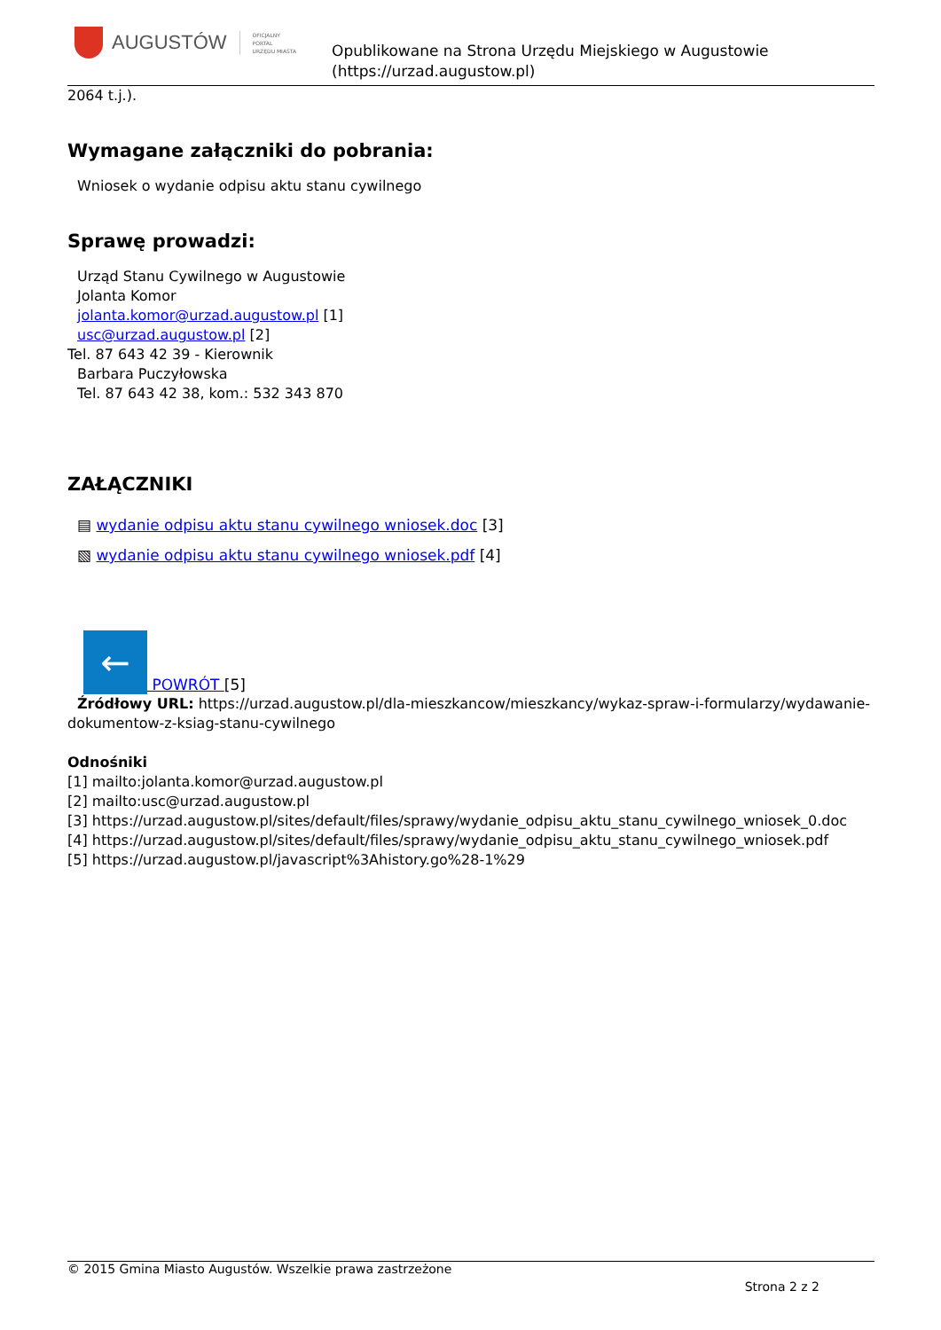AUGUSTÓW
OFICJALNY
PORTAL
URZĘDU MIASTA
Opublikowane na Strona Urzędu Miejskiego w Augustowie
(https://urzad.augustow.pl)
2064 t.j.).
Wymagane załączniki do pobrania:
Wniosek o wydanie odpisu aktu stanu cywilnego
Sprawę prowadzi:
Urząd Stanu Cywilnego w Augustowie
Jolanta Komor
jolanta.komor@urzad.augustow.pl [1]
usc@urzad.augustow.pl [2]
Tel. 87 643 42 39 - Kierownik
Barbara Puczyłowska
Tel. 87 643 42 38, kom.: 532 343 870
ZAŁĄCZNIKI
▤ wydanie odpisu aktu stanu cywilnego wniosek.doc [3]
▧ wydanie odpisu aktu stanu cywilnego wniosek.pdf [4]
← POWRÓT [5]
Źródłowy URL: https://urzad.augustow.pl/dla-mieszkancow/mieszkancy/wykaz-spraw-i-formularzy/wydawanie-dokumentow-z-ksiag-stanu-cywilnego
Odnośniki
[1] mailto:jolanta.komor@urzad.augustow.pl
[2] mailto:usc@urzad.augustow.pl
[3] https://urzad.augustow.pl/sites/default/files/sprawy/wydanie_odpisu_aktu_stanu_cywilnego_wniosek_0.doc
[4] https://urzad.augustow.pl/sites/default/files/sprawy/wydanie_odpisu_aktu_stanu_cywilnego_wniosek.pdf
[5] https://urzad.augustow.pl/javascript%3Ahistory.go%28-1%29
© 2015 Gmina Miasto Augustów. Wszelkie prawa zastrzeżone
Strona 2 z 2